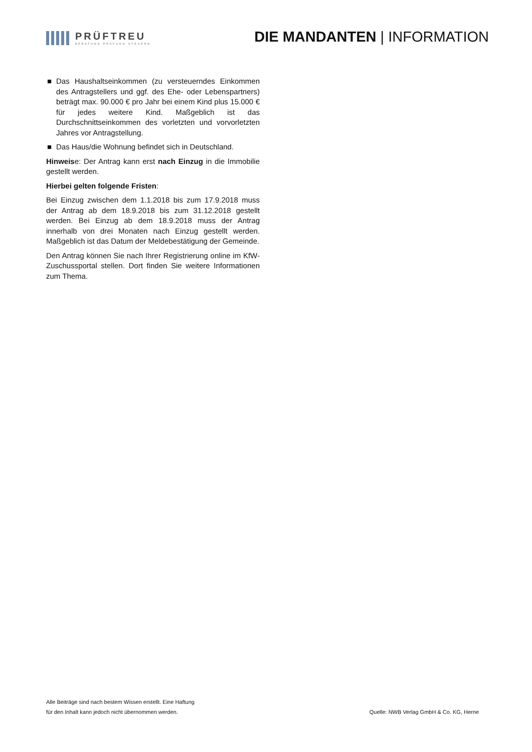PRÜFTREU
BERATUNG PRÜFUNG STEUERN
DIE MANDANTEN | INFORMATION
■ Das Haushaltseinkommen (zu versteuerndes Einkommen des Antragstellers und ggf. des Ehe- oder Lebenspart­ners) beträgt max. 90.000 € pro Jahr bei einem Kind plus 15.000 € für jedes weitere Kind. Maßgeblich ist das Durchschnittseinkommen des vorletzten und vorvorletzten Jahres vor Antragstellung.
■ Das Haus/die Wohnung befindet sich in Deutschland.
Hinweise: Der Antrag kann erst nach Einzug in die Immo­bilie gestellt werden.
Hierbei gelten folgende Fristen:
Bei Einzug zwischen dem 1.1.2018 bis zum 17.9.2018 muss der Antrag ab dem 18.9.2018 bis zum 31.12.2018 gestellt werden. Bei Einzug ab dem 18.9.2018 muss der Antrag innerhalb von drei Monaten nach Einzug gestellt werden. Maßgeblich ist das Datum der Meldebestätigung der Gemeinde.
Den Antrag können Sie nach Ihrer Registrierung online im KfW-Zuschussportal stellen. Dort finden Sie weitere Infor­mationen zum Thema.
Alle Beiträge sind nach bestem Wissen erstellt. Eine Haftung
für den Inhalt kann jedoch nicht übernommen werden.
Quelle: NWB Verlag GmbH & Co. KG, Herne